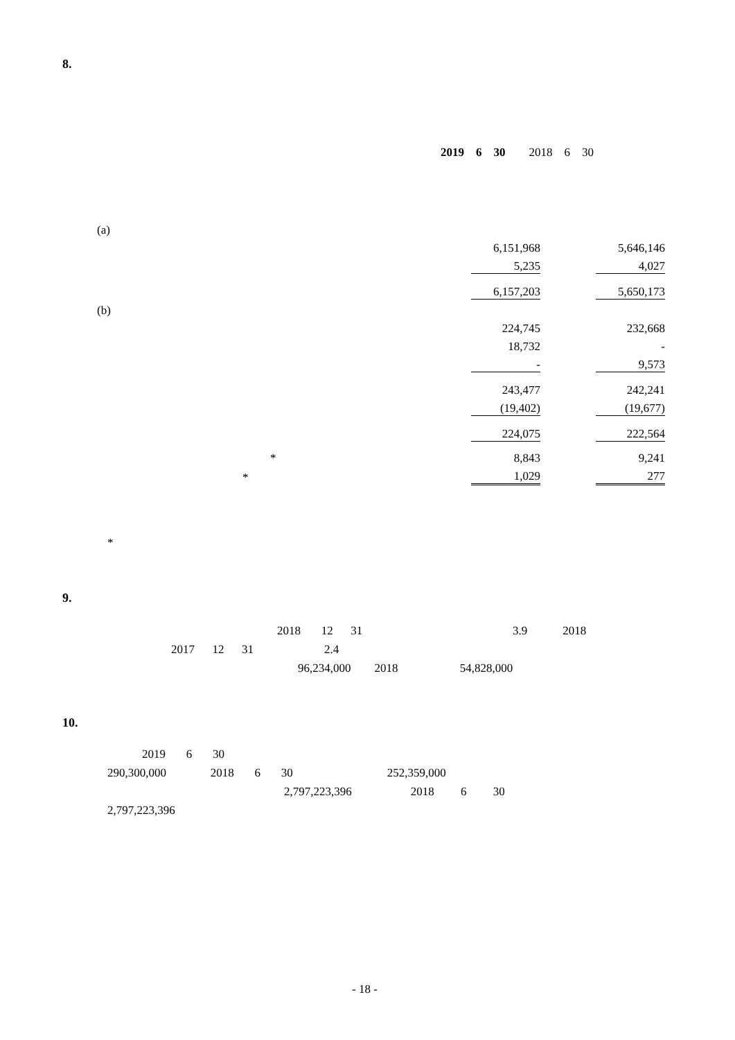8.
2019 6 30 2018 6 30
| (a) | | | |
| | 6,151,968 | | 5,646,146 |
| | 5,235 | | 4,027 |
| | 6,157,203 | | 5,650,173 |
| (b) | | | |
| | 224,745 | | 232,668 |
| | 18,732 | | - |
| | - | | 9,573 |
| | 243,477 | | 242,241 |
| | (19,402) | | (19,677) |
| | 224,075 | | 222,564 |
| * | 8,843 | | 9,241 |
| * | 1,029 | | 277 |
*
9.
2018 12 31 3.9 2018
2017 12 31 2.4
96,234,000 2018 54,828,000
10.
2019 6 30
290,300,000 2018 6 30 252,359,000
2,797,223,396 2018 6 30
2,797,223,396
- 18 -